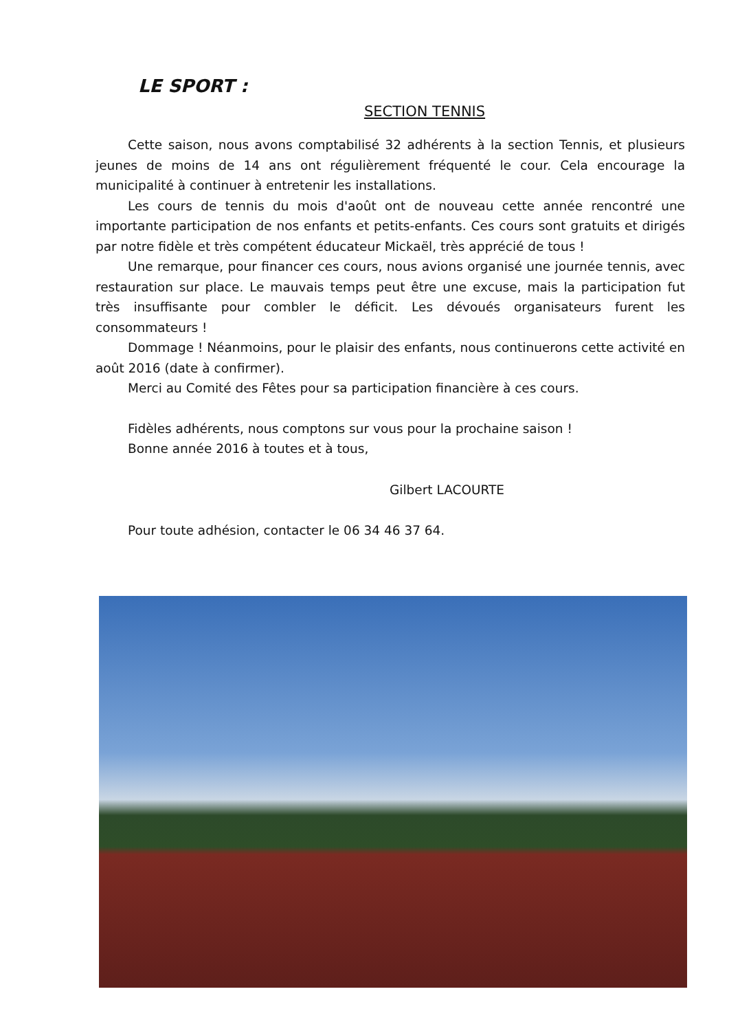LE SPORT :
SECTION TENNIS
Cette saison, nous avons comptabilisé 32 adhérents à la section Tennis, et plusieurs jeunes de moins de 14 ans ont régulièrement fréquenté le cour. Cela encourage la municipalité à continuer à entretenir les installations.
Les cours de tennis du mois d'août ont de nouveau cette année rencontré une importante participation de nos enfants et petits-enfants. Ces cours sont gratuits et dirigés par notre fidèle et très compétent éducateur Mickaël, très apprécié de tous !
Une remarque, pour financer ces cours, nous avions organisé une journée tennis, avec restauration sur place. Le mauvais temps peut être une excuse, mais la participation fut très insuffisante pour combler le déficit. Les dévoués organisateurs furent les consommateurs !
Dommage ! Néanmoins, pour le plaisir des enfants, nous continuerons cette activité en août 2016 (date à confirmer).
Merci au Comité des Fêtes pour sa participation financière à ces cours.
Fidèles adhérents, nous comptons sur vous pour la prochaine saison !
Bonne année 2016 à toutes et à tous,
Gilbert LACOURTE
Pour toute adhésion, contacter le 06 34 46 37 64.